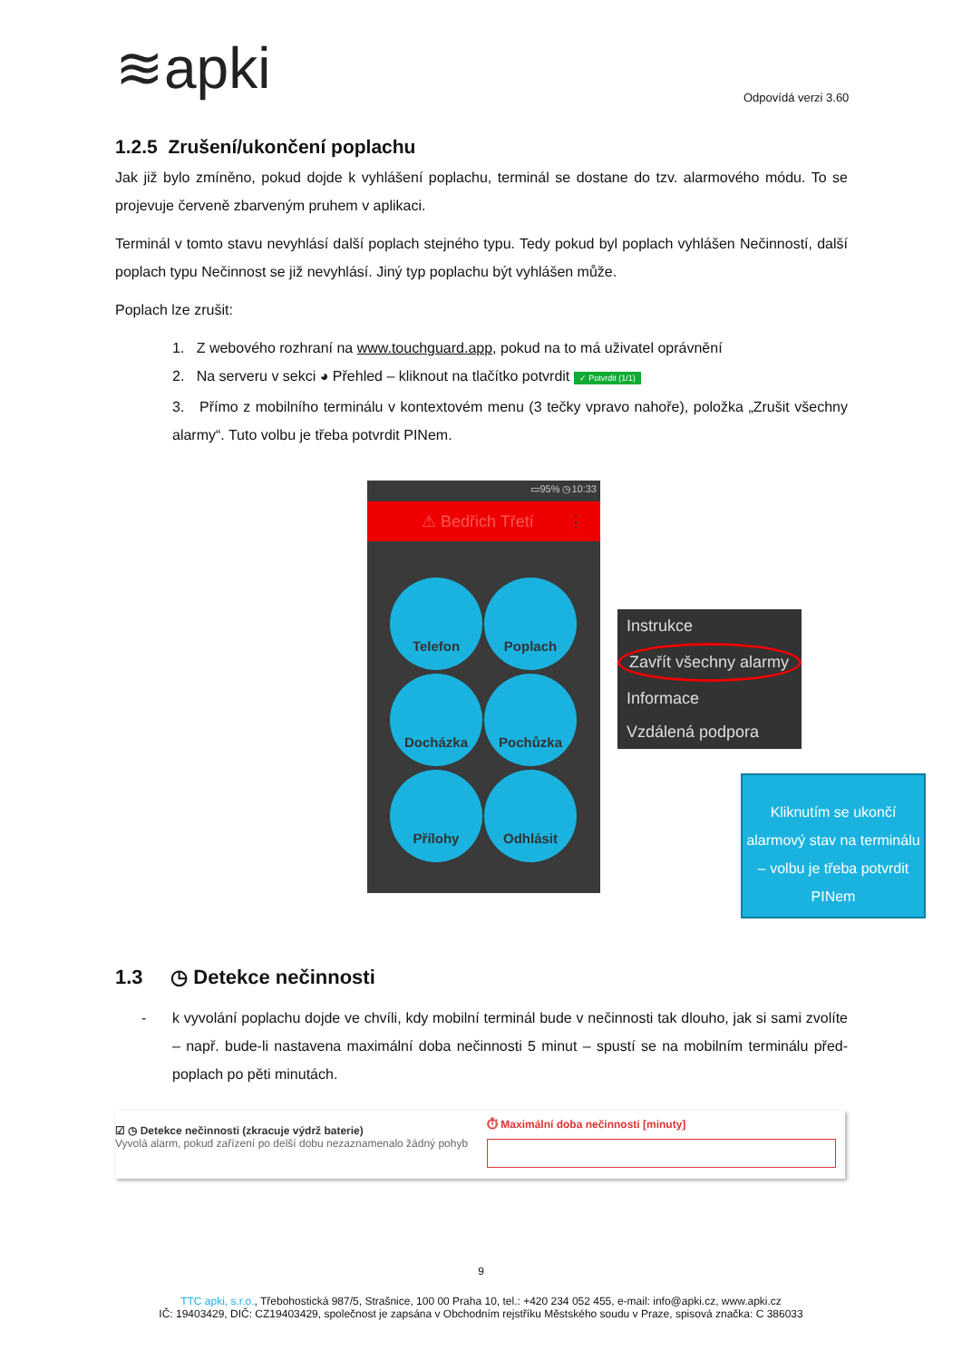≋apki Odpovídá verzi 3.60
1.2.5 Zrušení/ukončení poplachu
Jak již bylo zmíněno, pokud dojde k vyhlášení poplachu, terminál se dostane do tzv. alarmového módu. To se projevuje červeně zbarveným pruhem v aplikaci.
Terminál v tomto stavu nevyhlásí další poplach stejného typu. Tedy pokud byl poplach vyhlášen Nečinností, další poplach typu Nečinnost se již nevyhlásí. Jiný typ poplachu být vyhlášen může.
Poplach lze zrušit:
1. Z webového rozhraní na www.touchguard.app, pokud na to má uživatel oprávnění
2. Na serveru v sekci ◕ Přehled – kliknout na tlačítko potvrdit ✓ Potvrdit (1/1)
3. Přímo z mobilního terminálu v kontextovém menu (3 tečky vpravo nahoře), položka „Zrušit všechny alarmy“. Tuto volbu je třeba potvrdit PINem.
▭95% ◷10:33
⚠ Bedřich Třetí ⋮
Telefon
Poplach
Docházka
Pochůzka
Přílohy
Odhlásit
Instrukce
Zavřít všechny alarmy
Informace
Vzdálená podpora
Kliknutím se ukončí alarmový stav na terminálu – volbu je třeba potvrdit PINem
1.3 ◷ Detekce nečinnosti
- k vyvolání poplachu dojde ve chvíli, kdy mobilní terminál bude v nečinnosti tak dlouho, jak si sami zvolíte – např. bude-li nastavena maximální doba nečinnosti 5 minut – spustí se na mobilním terminálu před-poplach po pěti minutách.
☑ ◷ Detekce nečinnosti (zkracuje výdrž baterie)
Vyvolá alarm, pokud zařízení po delší dobu nezaznamenalo žádný pohyb
⏱ Maximální doba nečinnosti [minuty]
9
TTC apki, s.r.o., Třebohostická 987/5, Strašnice, 100 00 Praha 10, tel.: +420 234 052 455, e-mail: info@apki.cz, www.apki.cz
IČ: 19403429, DIČ: CZ19403429, společnost je zapsána v Obchodním rejstříku Městského soudu v Praze, spisová značka: C 386033